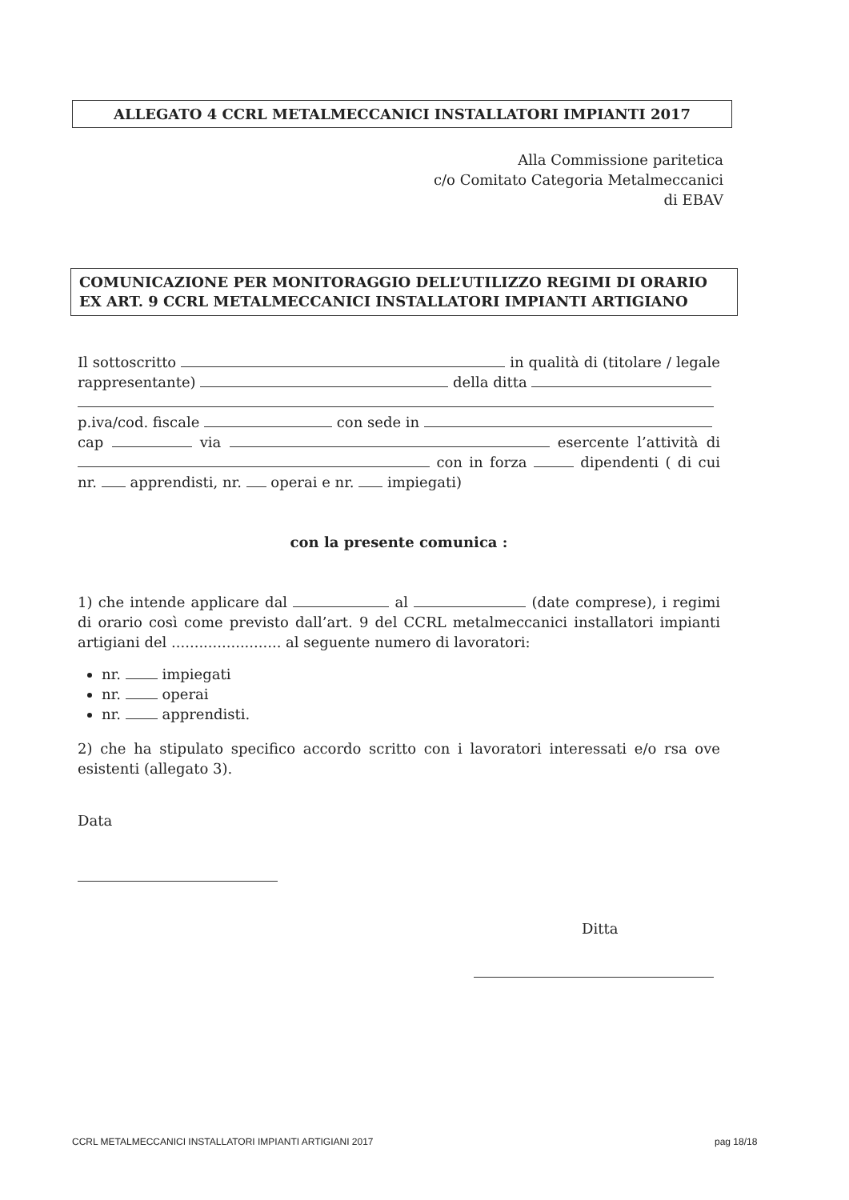ALLEGATO 4 CCRL METALMECCANICI INSTALLATORI IMPIANTI 2017
Alla Commissione paritetica
c/o Comitato Categoria Metalmeccanici
di EBAV
COMUNICAZIONE PER MONITORAGGIO DELL’UTILIZZO REGIMI DI ORARIO EX ART. 9 CCRL METALMECCANICI INSTALLATORI IMPIANTI ARTIGIANO
Il sottoscritto in qualità di (titolare / legale rappresentante) della ditta
p.iva/cod. fiscale con sede in
cap via esercente l’attività di con in forza dipendenti ( di cui nr. apprendisti, nr. operai e nr. impiegati)
con la presente comunica :
1) che intende applicare dal al (date comprese), i regimi di orario così come previsto dall’art. 9 del CCRL metalmeccanici installatori impianti artigiani del ........................ al seguente numero di lavoratori:
nr. impiegati
nr. operai
nr. apprendisti.
2) che ha stipulato specifico accordo scritto con i lavoratori interessati e/o rsa ove esistenti (allegato 3).
Data
Ditta
CCRL METALMECCANICI INSTALLATORI IMPIANTI ARTIGIANI 2017
pag 18/18